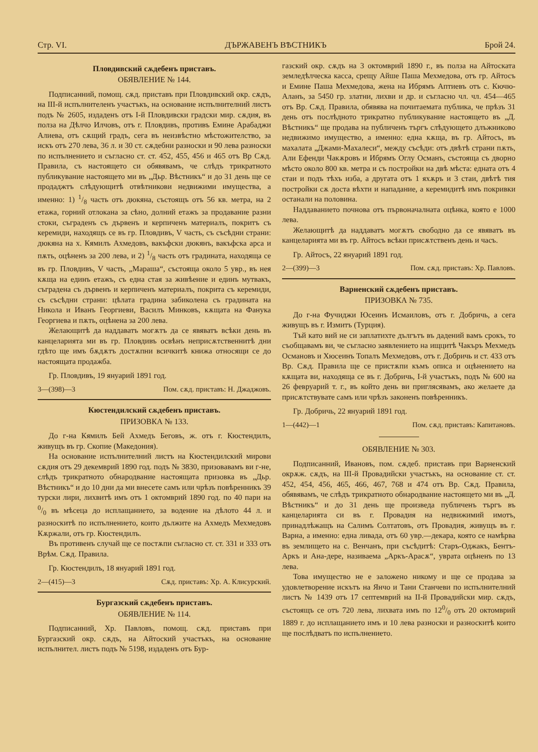Стр. VI. ДЪРЖАВЕНЪ ВѢСТНИКЪ Брой 24.
Пловдивский сѫдебенъ приставъ.
ОБЯВЛЕНИЕ № 144.
Подписанний, помощ. сѫд. приставъ при Пловдивский окр. сѫдъ, на III-й испълнителенъ участъкъ, на основание испълнителний листъ подъ № 2605, издаденъ отъ I-й Пловдивски градски мир. сѫдия, въ полза на Дѣлчо Илчовъ, отъ г. Пловдивъ, противъ Емине Арабаджи Алиева, отъ сѫщий градъ, сега въ неизвѣстно мѣстожителство, за искъ отъ 270 лева, 36 л. и 30 ст. сѫдебни разноски и 90 лева разноски по испълнението и съгласно ст. ст. 452, 455, 456 и 465 отъ Вр Сѫд. Правила, съ настоящето си обявявамъ, че слѣдъ трикратното публикувание настоящето ми въ „Дьр. Вѣстникъ“ и до 31 день ще се продаджтъ слѣдующитѣ отвѣтникови недвижими имущества, а именно: 1) 1/8 часть отъ дюкяна, състоящъ отъ 56 кв. метра, на 2 етажа, горний отлокана за сѣно, долний етажъ за продавание разни стоки, съграденъ съ дървенъ и керпиченъ материалъ, покритъ съ керемиди, находящъ се въ гр. Пловдивъ, V часть, съ съсѣдни страни: дюкяна на х. Кямилъ Ахмедовъ, вакъфски дюкянъ, вакъфска арса и пѫть, оцѣненъ за 200 лева, и 2) 1/8 часть отъ градината, находяща се въ гр. Пловдивъ, V часть, „Мараша“, състояща около 5 увр., въ нея кѫща на единъ етажъ, съ една стая за живѣение и единъ мутвакъ, съградена съ дървенъ и керпиченъ материалъ, покрита съ керемиди, съ съсѣдни страни: цѣлата градина забиколена съ градината на Никола и Иванъ Георгиеви, Василъ Минковъ, кѫщата на Фанука Георгиева и пѫть, оцѣнена за 200 лева.
Желающитѣ да наддаватъ могѫтъ да се явяватъ всѣки день въ канцеларията ми въ гр. Пловдивъ освѣнъ неприсѫтственнитѣ дни гдѣто ще имъ бѫдѫтъ достѫпни всичкитѣ книжа относящи се до настоящата продажба.
Гр. Пловдивъ, 19 януарий 1891 год.
3—(398)—3 Пом. сѫд. приставъ: Н. Джаджовъ.
Кюстендилский сѫдебенъ приставъ.
ПРИЗОВКА № 133.
До г-на Кямилъ Бей Ахмедъ Беговъ, ж. отъ г. Кюстендилъ, живущъ въ гр. Скопие (Македония).
На основание испълнителний листъ на Кюстендилский мирови сѫдия отъ 29 декемврий 1890 год. подъ № 3830, призовавамъ ви г-не, слѣдъ трикратното обнародвание настоящата призовка въ „Дьр. Вѣстникъ“ и до 10 дни да ми внесете самъ или чрѣзъ повѣренникъ 39 турски лири, лихвитѣ имъ отъ 1 октомврий 1890 год. по 40 пари на 0/0 въ мѣсеца до исплащанието, за водение на дѣлото 44 л. и разноскитѣ по испълнението, които дължите на Ахмедъ Мехмедовъ Кѫржали, отъ гр. Кюстендилъ.
Въ противенъ случай ще се постѫпи съгласно ст. ст. 331 и 333 отъ Врѣм. Сѫд. Правила.
Гр. Кюстендилъ, 18 януарий 1891 год.
2—(415)—3 Сѫд. приставъ: Хр. А. Клисурский.
Бургазский сѫдебенъ приставъ.
ОБЯВЛЕНИЕ № 114.
Подписанний, Хр. Павловъ, помощ. сѫд. приставъ при Бургазский окр. сѫдъ, на Айтоский участъкъ, на основание испълнител. листъ подъ № 5198, издаденъ отъ Бур-
газский окр. сѫдъ на 3 октомврий 1890 г., въ полза на Айтоската земледѣлческа касса, срещу Айше Паша Мехмедова, отъ гр. Айтосъ и Емине Паша Мехмедова, жена на Ибрямъ Аптиевъ отъ с. Кючю-Аланъ, за 5450 гр. златни, лихви и др. и съгласно чл. чл. 454—465 отъ Вр. Сѫд. Правила, обявява на почитаемата публика, че прѣзъ 31 день отъ послѣдното трикратно публикувание настоящето въ „Д. Вѣстникъ“ ще продава на публиченъ търгъ слѣдующето длъжниково недвижимо имущество, а именно: една кѫща, въ гр. Айтосъ, въ махалата „Джами-Махалеси“, между съсѣди: отъ двѣтѣ страни пѫть, Али Ефенди Чакѫровъ и Ибрямъ Оглу Османъ, състояща съ дворно мѣсто около 800 кв. метра и съ постройки на двѣ мѣста: едната отъ 4 стаи и подъ тѣхъ изба, а другата отъ 1 яхѫръ и 3 стаи, двѣтѣ тия постройки сѫ доста вѣхти и нападание, а керемидитѣ имъ покривки останали на половина.
Наддаванието почнова отъ първоначалната оцѣнка, която е 1000 лева.
Желающитѣ да наддаватъ могѫтъ свободно да се явяватъ въ канцеларията ми въ гр. Айтосъ всѣки присѫтственъ день и часъ.
Гр. Айтосъ, 22 януарий 1891 год.
2—(399)—3 Пом. сѫд. приставъ: Хр. Павловъ.
Варненский сѫдебенъ приставъ.
ПРИЗОВКА № 735.
До г-на Фучиджи Юсеинъ Исмаиловъ, отъ г. Добричь, а сега живущъ въ г. Измитъ (Турция).
Тъй като вий не си заплатихте дългътъ въ дадений вамъ срокъ, то съобщавамъ ви, че съгласно заявлението на ищцитѣ Чакъръ Мехмедъ Османовъ и Хюсеинъ Топалъ Мехмедовъ, отъ г. Добричь и ст. 433 отъ Вр. Сѫд. Правила ще се пристѫпи къмъ описа и оцѣнението на кѫщата ви, находяща се въ г. Добричь, I-й участъкъ, подъ № 600 на 26 февруарий т. г., въ който день ви приглясявамъ, ако желаете да присѫтствувате самъ или чрѣзъ законенъ повѣренникъ.
Гр. Добричь, 22 януарий 1891 год.
1—(442)—1 Пом. сѫд. приставъ: Капитановъ.
ОБЯВЛЕНИЕ № 303.
Подписанний, Ивановъ, пом. сѫдеб. приставъ при Варненский окрѫж. сѫдъ, на III-й Провадийски участъкъ, на основание ст. ст. 452, 454, 456, 465, 466, 467, 768 и 474 отъ Вр. Сѫд. Правила, обявявамъ, че слѣдъ трикратното обнародвание настоящето ми въ „Д. Вѣстникъ“ и до 31 день ще произведа публиченъ търгъ въ канцеларията си въ г. Провадия на недвижимий имотъ, принадлѣжащъ на Салимъ Солтатовъ, отъ Провадия, живущъ въ г. Варна, а именно: една ливада, отъ 60 увр.—декара, която се намѣрва въ землището на с. Венчанъ, при съсѣдитѣ: Старъ-Оджакъ, Бентъ-Аркъ и Ана-дере, називаема „Аркъ-Арасѫ“, увратa оцѣненъ по 13 лева.
Това имущество не е заложено никому и ще се продава за удовлетворение искътъ на Янчо и Тани Станчеви по испълнителний листъ № 1439 отъ 17 септемврий на II-й Провадийски мир. сѫдъ, състоящъ се отъ 720 лева, лихвата имъ по 120/0 отъ 20 октомврий 1889 г. до исплащанието имъ и 10 лева разноски и разноскитѣ които ще послѣдватъ по испълнението.